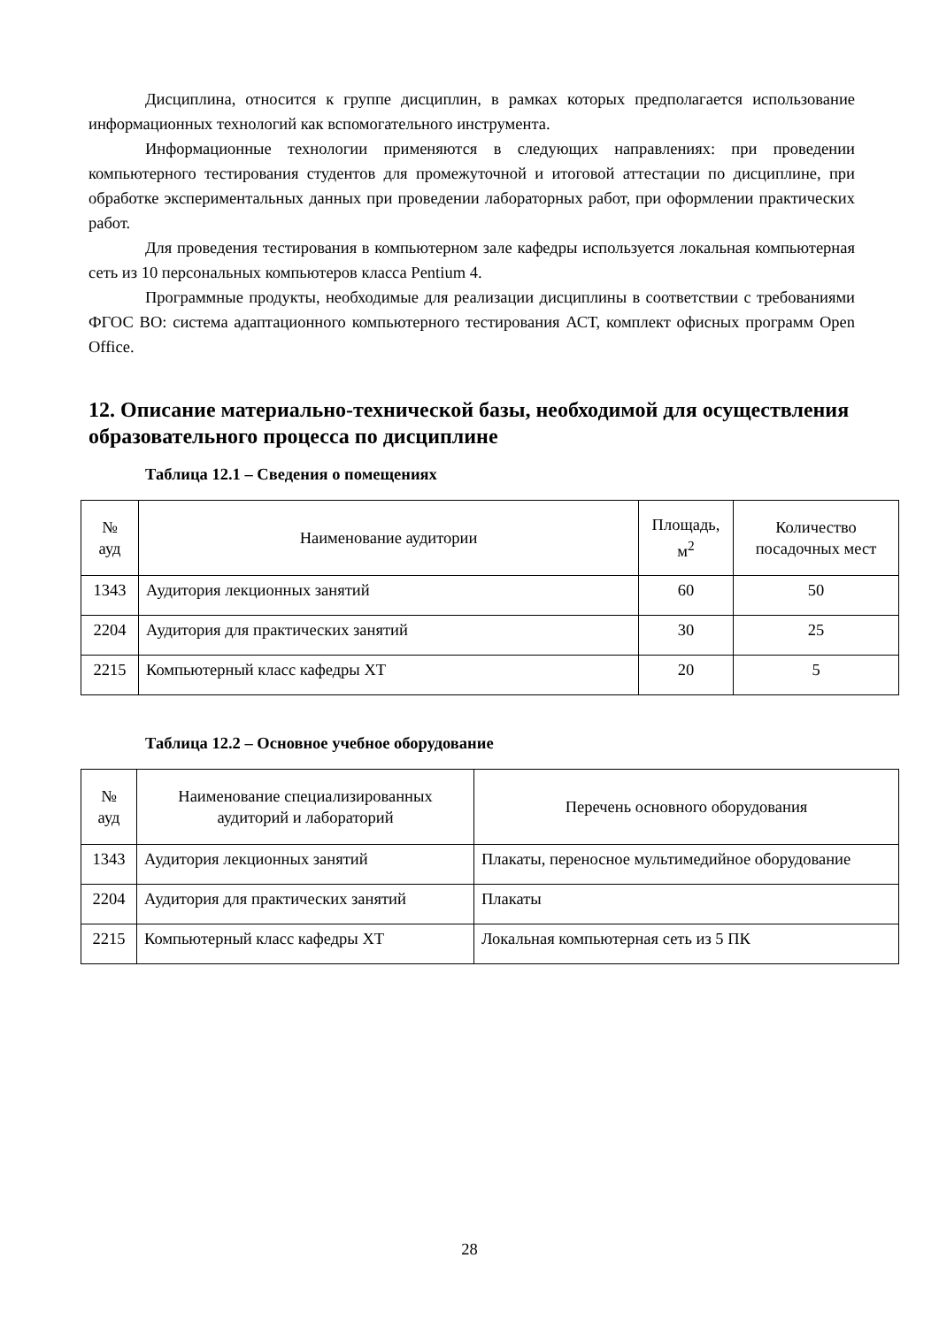Дисциплина, относится к группе дисциплин, в рамках которых предполагается использование информационных технологий как вспомогательного инструмента.
Информационные технологии применяются в следующих направлениях: при проведении компьютерного тестирования студентов для промежуточной и итоговой аттестации по дисциплине, при обработке экспериментальных данных при проведении лабораторных работ, при оформлении практических работ.
Для проведения тестирования в компьютерном зале кафедры используется локальная компьютерная сеть из 10 персональных компьютеров класса Pentium 4.
Программные продукты, необходимые для реализации дисциплины в соответствии с требованиями ФГОС ВО: система адаптационного компьютерного тестирования АСТ, комплект офисных программ Open Office.
12. Описание материально-технической базы, необходимой для осуществления образовательного процесса по дисциплине
Таблица 12.1 – Сведения о помещениях
| № ауд | Наименование аудитории | Площадь, м<sup>2</sup> | Количество посадочных мест |
| 1343 | Аудитория лекционных занятий | 60 | 50 |
| 2204 | Аудитория для практических занятий | 30 | 25 |
| 2215 | Компьютерный класс кафедры ХТ | 20 | 5 |
Таблица 12.2 – Основное учебное оборудование
| № ауд | Наименование специализированных аудиторий и лабораторий | Перечень основного оборудования |
| 1343 | Аудитория лекционных занятий | Плакаты, переносное мультимедийное оборудование |
| 2204 | Аудитория для практических занятий | Плакаты |
| 2215 | Компьютерный класс кафедры ХТ | Локальная компьютерная сеть из 5 ПК |
28